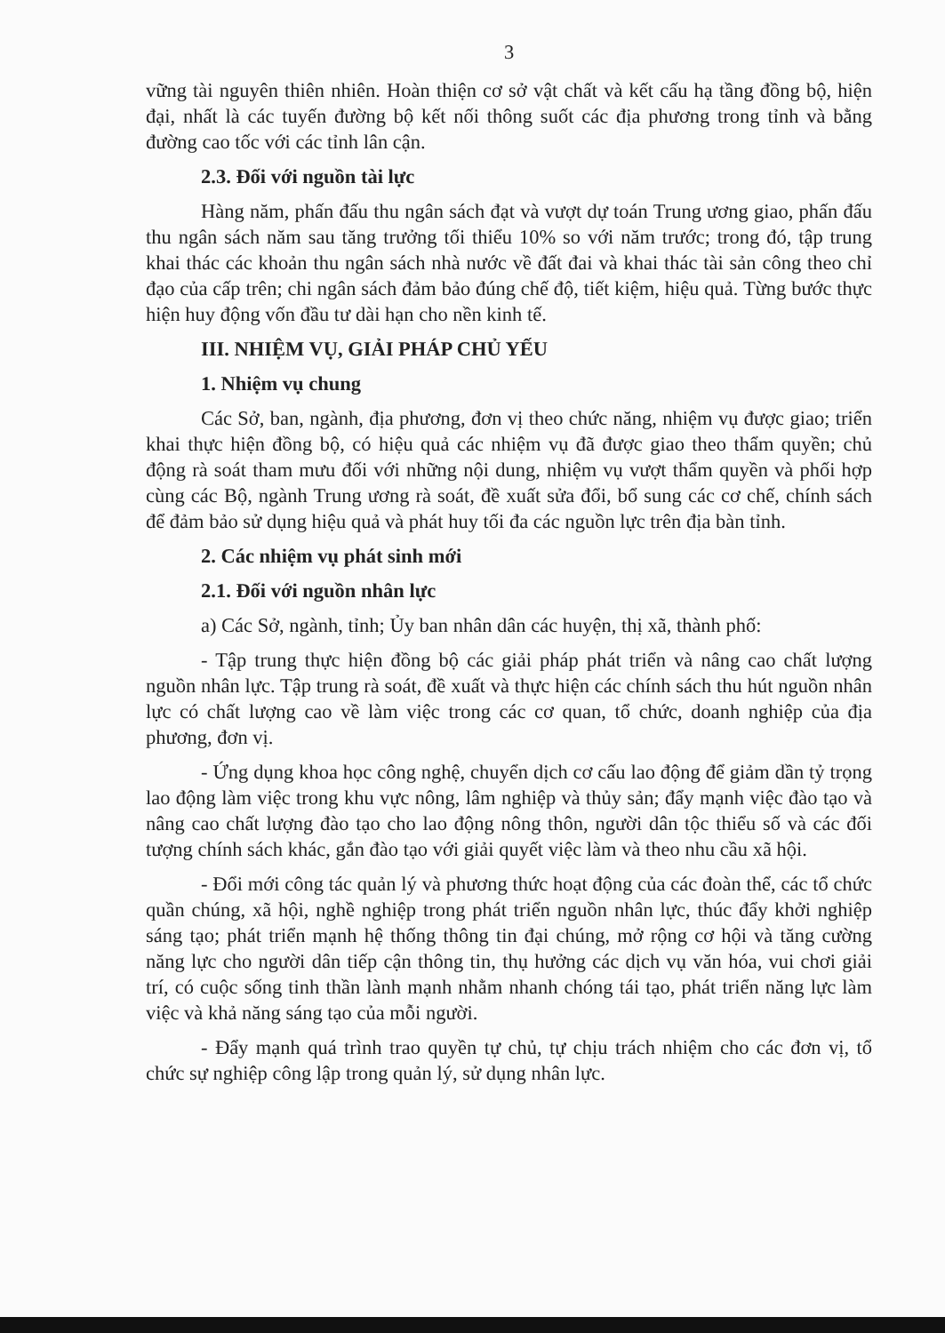3
vững tài nguyên thiên nhiên. Hoàn thiện cơ sở vật chất và kết cấu hạ tầng đồng bộ, hiện đại, nhất là các tuyến đường bộ kết nối thông suốt các địa phương trong tỉnh và bằng đường cao tốc với các tỉnh lân cận.
2.3. Đối với nguồn tài lực
Hàng năm, phấn đấu thu ngân sách đạt và vượt dự toán Trung ương giao, phấn đấu thu ngân sách năm sau tăng trưởng tối thiểu 10% so với năm trước; trong đó, tập trung khai thác các khoản thu ngân sách nhà nước về đất đai và khai thác tài sản công theo chỉ đạo của cấp trên; chi ngân sách đảm bảo đúng chế độ, tiết kiệm, hiệu quả. Từng bước thực hiện huy động vốn đầu tư dài hạn cho nền kinh tế.
III. NHIỆM VỤ, GIẢI PHÁP CHỦ YẾU
1. Nhiệm vụ chung
Các Sở, ban, ngành, địa phương, đơn vị theo chức năng, nhiệm vụ được giao; triển khai thực hiện đồng bộ, có hiệu quả các nhiệm vụ đã được giao theo thẩm quyền; chủ động rà soát tham mưu đối với những nội dung, nhiệm vụ vượt thẩm quyền và phối hợp cùng các Bộ, ngành Trung ương rà soát, đề xuất sửa đổi, bổ sung các cơ chế, chính sách để đảm bảo sử dụng hiệu quả và phát huy tối đa các nguồn lực trên địa bàn tỉnh.
2. Các nhiệm vụ phát sinh mới
2.1. Đối với nguồn nhân lực
a) Các Sở, ngành, tỉnh; Ủy ban nhân dân các huyện, thị xã, thành phố:
- Tập trung thực hiện đồng bộ các giải pháp phát triển và nâng cao chất lượng nguồn nhân lực. Tập trung rà soát, đề xuất và thực hiện các chính sách thu hút nguồn nhân lực có chất lượng cao về làm việc trong các cơ quan, tổ chức, doanh nghiệp của địa phương, đơn vị.
- Ứng dụng khoa học công nghệ, chuyển dịch cơ cấu lao động để giảm dần tỷ trọng lao động làm việc trong khu vực nông, lâm nghiệp và thủy sản; đẩy mạnh việc đào tạo và nâng cao chất lượng đào tạo cho lao động nông thôn, người dân tộc thiểu số và các đối tượng chính sách khác, gắn đào tạo với giải quyết việc làm và theo nhu cầu xã hội.
- Đổi mới công tác quản lý và phương thức hoạt động của các đoàn thể, các tổ chức quần chúng, xã hội, nghề nghiệp trong phát triển nguồn nhân lực, thúc đẩy khởi nghiệp sáng tạo; phát triển mạnh hệ thống thông tin đại chúng, mở rộng cơ hội và tăng cường năng lực cho người dân tiếp cận thông tin, thụ hưởng các dịch vụ văn hóa, vui chơi giải trí, có cuộc sống tinh thần lành mạnh nhằm nhanh chóng tái tạo, phát triển năng lực làm việc và khả năng sáng tạo của mỗi người.
- Đẩy mạnh quá trình trao quyền tự chủ, tự chịu trách nhiệm cho các đơn vị, tổ chức sự nghiệp công lập trong quản lý, sử dụng nhân lực.